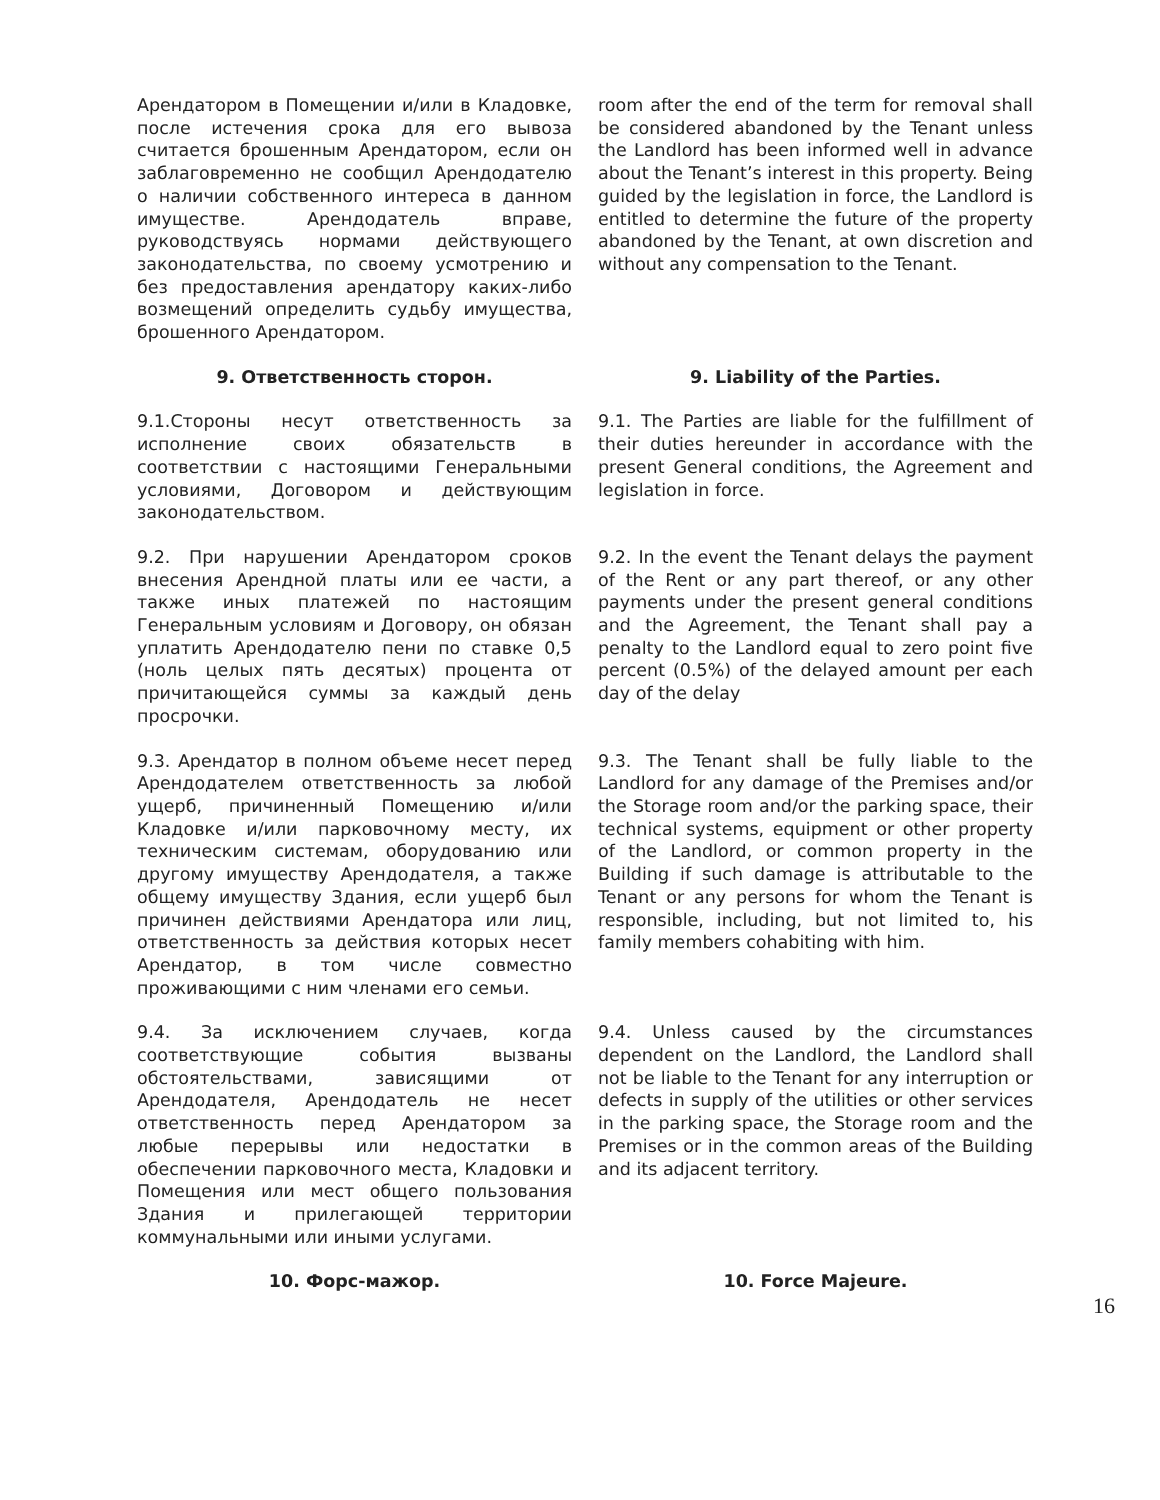Арендатором в Помещении и/или в Кладовке, после истечения срока для его вывоза считается брошенным Арендатором, если он заблаговременно не сообщил Арендодателю о наличии собственного интереса в данном имуществе. Арендодатель вправе, руководствуясь нормами действующего законодательства, по своему усмотрению и без предоставления арендатору каких-либо возмещений определить судьбу имущества, брошенного Арендатором.
room after the end of the term for removal shall be considered abandoned by the Tenant unless the Landlord has been informed well in advance about the Tenant’s interest in this property. Being guided by the legislation in force, the Landlord is entitled to determine the future of the property abandoned by the Tenant, at own discretion and without any compensation to the Tenant.
9. Ответственность сторон. 9. Liability of the Parties.
9.1.Стороны несут ответственность за исполнение своих обязательств в соответствии с настоящими Генеральными условиями, Договором и действующим законодательством.
9.1. The Parties are liable for the fulfillment of their duties hereunder in accordance with the present General conditions, the Agreement and legislation in force.
9.2. При нарушении Арендатором сроков внесения Арендной платы или ее части, а также иных платежей по настоящим Генеральным условиям и Договору, он обязан уплатить Арендодателю пени по ставке 0,5 (ноль целых пять десятых) процента от причитающейся суммы за каждый день просрочки.
9.2. In the event the Tenant delays the payment of the Rent or any part thereof, or any other payments under the present general conditions and the Agreement, the Tenant shall pay a penalty to the Landlord equal to zero point five percent (0.5%) of the delayed amount per each day of the delay
9.3. Арендатор в полном объеме несет перед Арендодателем ответственность за любой ущерб, причиненный Помещению и/или Кладовке и/или парковочному месту, их техническим системам, оборудованию или другому имуществу Арендодателя, а также общему имуществу Здания, если ущерб был причинен действиями Арендатора или лиц, ответственность за действия которых несет Арендатор, в том числе совместно проживающими с ним членами его семьи.
9.3. The Tenant shall be fully liable to the Landlord for any damage of the Premises and/or the Storage room and/or the parking space, their technical systems, equipment or other property of the Landlord, or common property in the Building if such damage is attributable to the Tenant or any persons for whom the Tenant is responsible, including, but not limited to, his family members cohabiting with him.
9.4. За исключением случаев, когда соответствующие события вызваны обстоятельствами, зависящими от Арендодателя, Арендодатель не несет ответственность перед Арендатором за любые перерывы или недостатки в обеспечении парковочного места, Кладовки и Помещения или мест общего пользования Здания и прилегающей территории коммунальными или иными услугами.
9.4. Unless caused by the circumstances dependent on the Landlord, the Landlord shall not be liable to the Tenant for any interruption or defects in supply of the utilities or other services in the parking space, the Storage room and the Premises or in the common areas of the Building and its adjacent territory.
10. Форс-мажор. 10. Force Majeure.
16